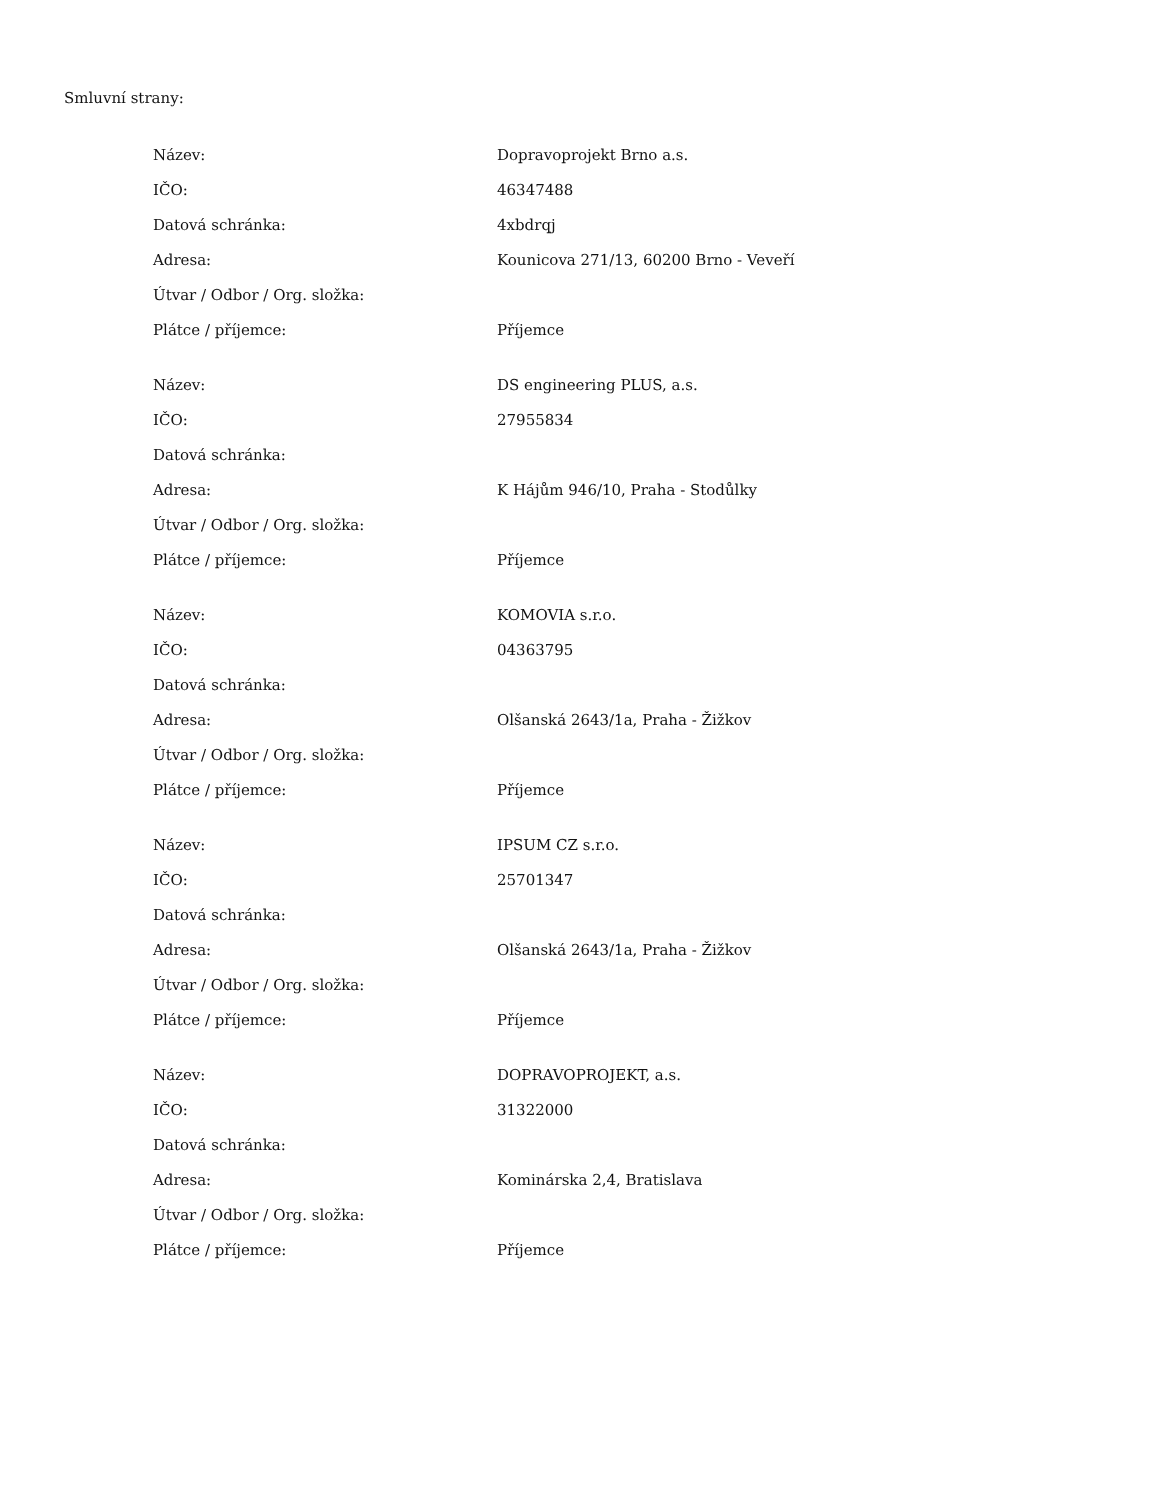Smluvní strany:
| Název: | Dopravoprojekt Brno a.s. |
| IČO: | 46347488 |
| Datová schránka: | 4xbdrqj |
| Adresa: | Kounicova 271/13, 60200 Brno - Veveří |
| Útvar / Odbor / Org. složka: | |
| Plátce / příjemce: | Příjemce |
| Název: | DS engineering PLUS, a.s. |
| IČO: | 27955834 |
| Datová schránka: | |
| Adresa: | K Hájům 946/10, Praha - Stodůlky |
| Útvar / Odbor / Org. složka: | |
| Plátce / příjemce: | Příjemce |
| Název: | KOMOVIA s.r.o. |
| IČO: | 04363795 |
| Datová schránka: | |
| Adresa: | Olšanská 2643/1a, Praha - Žižkov |
| Útvar / Odbor / Org. složka: | |
| Plátce / příjemce: | Příjemce |
| Název: | IPSUM CZ s.r.o. |
| IČO: | 25701347 |
| Datová schránka: | |
| Adresa: | Olšanská 2643/1a, Praha - Žižkov |
| Útvar / Odbor / Org. složka: | |
| Plátce / příjemce: | Příjemce |
| Název: | DOPRAVOPROJEKT, a.s. |
| IČO: | 31322000 |
| Datová schránka: | |
| Adresa: | Kominárska 2,4, Bratislava |
| Útvar / Odbor / Org. složka: | |
| Plátce / příjemce: | Příjemce |